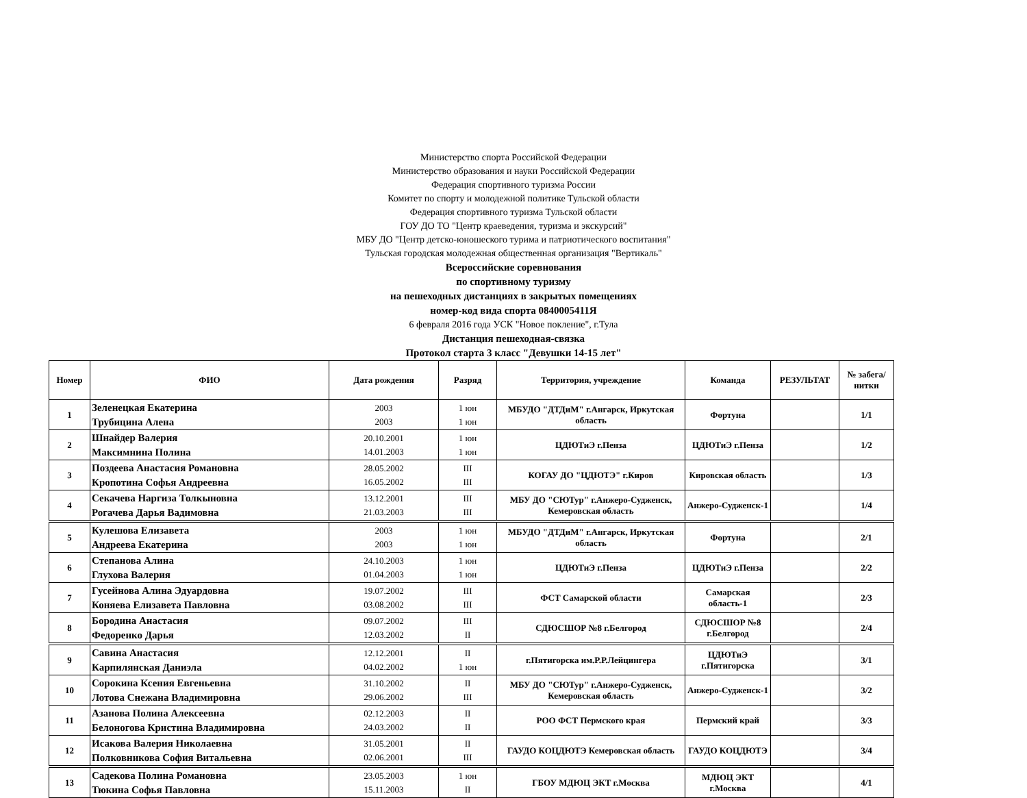Министерство спорта Российской Федерации
Министерство образования и науки Российской Федерации
Федерация спортивного туризма России
Комитет по спорту и молодежной политике Тульской области
Федерация спортивного туризма Тульской области
ГОУ ДО ТО "Центр краеведения, туризма и экскурсий"
МБУ ДО "Центр детско-юношеского турима и патриотического воспитания"
Тульская городская молодежная общественная организация "Вертикаль"
Всероссийские соревнования
по спортивному туризму
на пешеходных дистанциях в закрытых помещениях
номер-код вида спорта 0840005411Я
6 февраля 2016 года УСК "Новое покление", г.Тула
Дистанция пешеходная-связка
Протокол старта 3 класс "Девушки 14-15 лет"
| Номер | ФИО | Дата рождения | Разряд | Территория, учреждение | Команда | РЕЗУЛЬТАТ | № забега/ нитки |
| --- | --- | --- | --- | --- | --- | --- | --- |
| 1 | Зеленецкая Екатерина Трубицина Алена | 2003 2003 | 1 юн 1 юн | МБУДО "ДТДиМ" г.Ангарск, Иркутская область | Фортуна | | 1/1 |
| 2 | Шнайдер Валерия Максимнина Полина | 20.10.2001 14.01.2003 | 1 юн 1 юн | ЦДЮТиЭ г.Пенза | ЦДЮТиЭ г.Пенза | | 1/2 |
| 3 | Поздеева Анастасия Романовна Кропотина Софья Андреевна | 28.05.2002 16.05.2002 | III III | КОГАУ ДО "ЦДЮТЭ" г.Киров | Кировская область | | 1/3 |
| 4 | Секачева Наргиза Толкыновна Рогачева Дарья Вадимовна | 13.12.2001 21.03.2003 | III III | МБУ ДО "СЮТур" г.Анжеро-Судженск, Кемеровская область | Анжеро-Судженск-1 | | 1/4 |
| 5 | Кулешова Елизавета Андреева Екатерина | 2003 2003 | 1 юн 1 юн | МБУДО "ДТДиМ" г.Ангарск, Иркутская область | Фортуна | | 2/1 |
| 6 | Степанова Алина Глухова Валерия | 24.10.2003 01.04.2003 | 1 юн 1 юн | ЦДЮТиЭ г.Пенза | ЦДЮТиЭ г.Пенза | | 2/2 |
| 7 | Гусейнова Алина Эдуардовна Коняева Елизавета Павловна | 19.07.2002 03.08.2002 | III III | ФСТ Самарской области | Самарская область-1 | | 2/3 |
| 8 | Бородина Анастасия Федоренко Дарья | 09.07.2002 12.03.2002 | III II | СДЮСШОР №8 г.Белгород | СДЮСШОР №8 г.Белгород | | 2/4 |
| 9 | Савина Анастасия Карпилянская Даниэла | 12.12.2001 04.02.2002 | II 1 юн | г.Пятигорска им.Р.Р.Лейцингера | ЦДЮТиЭ г.Пятигорска | | 3/1 |
| 10 | Сорокина Ксения Евгеньевна Лотова Снежана Владимировна | 31.10.2002 29.06.2002 | II III | МБУ ДО "СЮТур" г.Анжеро-Судженск, Кемеровская область | Анжеро-Судженск-1 | | 3/2 |
| 11 | Азанова Полина Алексеевна Белоногова Кристина Владимировна | 02.12.2003 24.03.2002 | II II | РОО ФСТ Пермского края | Пермский край | | 3/3 |
| 12 | Исакова Валерия Николаевна Полковникова София Витальевна | 31.05.2001 02.06.2001 | II III | ГАУДО КОЦДЮТЭ Кемеровская область | ГАУДО КОЦДЮТЭ | | 3/4 |
| 13 | Садекова Полина Романовна Тюкина Софья Павловна | 23.05.2003 15.11.2003 | 1 юн II | ГБОУ МДЮЦ ЭКТ г.Москва | МДЮЦ ЭКТ г.Москва | | 4/1 |